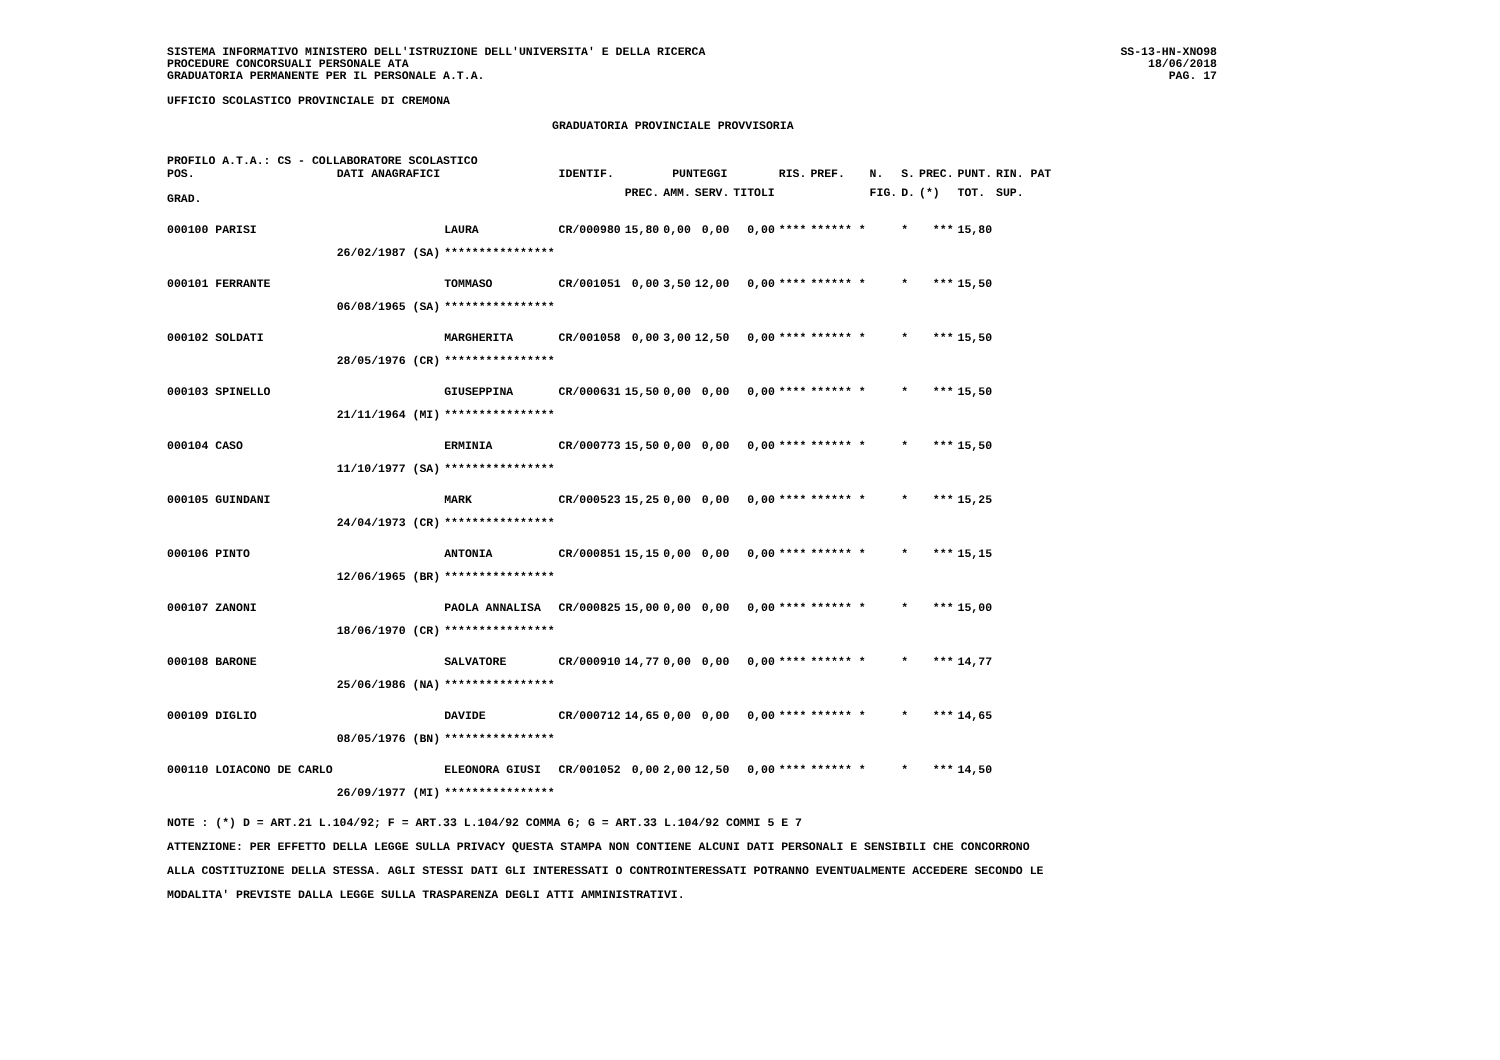SISTEMA INFORMATIVO MINISTERO DELL'ISTRUZIONE DELL'UNIVERSITA' E DELLA RICERCA
PROCEDURE CONCORSUALI PERSONALE ATA
GRADUATORIA PERMANENTE PER IL PERSONALE A.T.A.
SS-13-HN-XNO98
18/06/2018
PAG. 17
UFFICIO SCOLASTICO PROVINCIALE DI CREMONA
GRADUATORIA PROVINCIALE PROVVISORIA
PROFILO A.T.A.: CS - COLLABORATORE SCOLASTICO
| POS. | DATI ANAGRAFICI | | IDENTIF. | PUNTEGGI | | | | RIS. | PREF. | N. | S. | PREC. | PUNT. | RIN. PAT |
| --- | --- | --- | --- | --- | --- | --- | --- | --- | --- | --- | --- | --- | --- | --- |
| GRAD. | | | | PREC. | AMM. | SERV. | TITOLI | | | FIG. | D. | (*) | TOT. | SUP. |
| 000100 PARISI | | LAURA | CR/000980 | 15,80 | 0,00 | 0,00 | 0,00 | **** | ****** * | | * | *** | 15,80 | |
| | 26/02/1987 (SA) | **************** | | | | | | | | | | | | |
| 000101 FERRANTE | | TOMMASO | CR/001051 | 0,00 | 3,50 | 12,00 | 0,00 | **** | ****** * | | * | *** | 15,50 | |
| | 06/08/1965 (SA) | **************** | | | | | | | | | | | | |
| 000102 SOLDATI | | MARGHERITA | CR/001058 | 0,00 | 3,00 | 12,50 | 0,00 | **** | ****** * | | * | *** | 15,50 | |
| | 28/05/1976 (CR) | **************** | | | | | | | | | | | | |
| 000103 SPINELLO | | GIUSEPPINA | CR/000631 | 15,50 | 0,00 | 0,00 | 0,00 | **** | ****** * | | * | *** | 15,50 | |
| | 21/11/1964 (MI) | **************** | | | | | | | | | | | | |
| 000104 CASO | | ERMINIA | CR/000773 | 15,50 | 0,00 | 0,00 | 0,00 | **** | ****** * | | * | *** | 15,50 | |
| | 11/10/1977 (SA) | **************** | | | | | | | | | | | | |
| 000105 GUINDANI | | MARK | CR/000523 | 15,25 | 0,00 | 0,00 | 0,00 | **** | ****** * | | * | *** | 15,25 | |
| | 24/04/1973 (CR) | **************** | | | | | | | | | | | | |
| 000106 PINTO | | ANTONIA | CR/000851 | 15,15 | 0,00 | 0,00 | 0,00 | **** | ****** * | | * | *** | 15,15 | |
| | 12/06/1965 (BR) | **************** | | | | | | | | | | | | |
| 000107 ZANONI | | PAOLA ANNALISA | CR/000825 | 15,00 | 0,00 | 0,00 | 0,00 | **** | ****** * | | * | *** | 15,00 | |
| | 18/06/1970 (CR) | **************** | | | | | | | | | | | | |
| 000108 BARONE | | SALVATORE | CR/000910 | 14,77 | 0,00 | 0,00 | 0,00 | **** | ****** * | | * | *** | 14,77 | |
| | 25/06/1986 (NA) | **************** | | | | | | | | | | | | |
| 000109 DIGLIO | | DAVIDE | CR/000712 | 14,65 | 0,00 | 0,00 | 0,00 | **** | ****** * | | * | *** | 14,65 | |
| | 08/05/1976 (BN) | **************** | | | | | | | | | | | | |
| 000110 LOIACONO DE CARLO | | ELEONORA GIUSI | CR/001052 | 0,00 | 2,00 | 12,50 | 0,00 | **** | ****** * | | * | *** | 14,50 | |
| | 26/09/1977 (MI) | **************** | | | | | | | | | | | | |
NOTE : (*) D = ART.21 L.104/92; F = ART.33 L.104/92 COMMA 6; G = ART.33 L.104/92 COMMI 5 E 7
ATTENZIONE: PER EFFETTO DELLA LEGGE SULLA PRIVACY QUESTA STAMPA NON CONTIENE ALCUNI DATI PERSONALI E SENSIBILI CHE CONCORRONO
ALLA COSTITUZIONE DELLA STESSA. AGLI STESSI DATI GLI INTERESSATI O CONTROINTERESSATI POTRANNO EVENTUALMENTE ACCEDERE SECONDO LE
MODALITA' PREVISTE DALLA LEGGE SULLA TRASPARENZA DEGLI ATTI AMMINISTRATIVI.